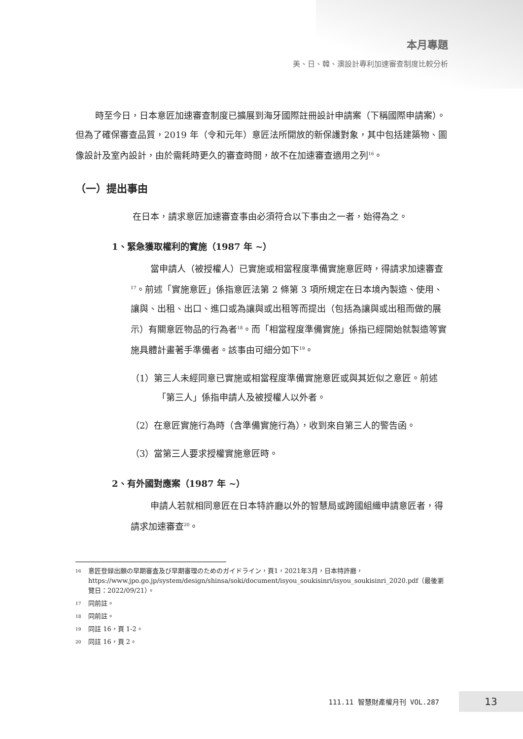本月專題
美、日、韓、澳設計專利加速審查制度比較分析
時至今日，日本意匠加速審查制度已擴展到海牙國際註冊設計申請案（下稱國際申請案）。但為了確保審查品質，2019 年（令和元年）意匠法所開放的新保護對象，其中包括建築物、圖像設計及室內設計，由於需耗時更久的審查時間，故不在加速審查適用之列<sup>16</sup>。
（一）提出事由
在日本，請求意匠加速審查事由必須符合以下事由之一者，始得為之。
1、緊急獲取權利的實施（1987 年 ~）
當申請人（被授權人）已實施或相當程度準備實施意匠時，得請求加速審查<sup>17</sup>。前述「實施意匠」係指意匠法第 2 條第 3 項所規定在日本境內製造、使用、讓與、出租、出口、進口或為讓與或出租等而提出（包括為讓與或出租而做的展示）有關意匠物品的行為者<sup>18</sup>。而「相當程度準備實施」係指已經開始就製造等實施具體計畫著手準備者。該事由可細分如下<sup>19</sup>。
（1）第三人未經同意已實施或相當程度準備實施意匠或與其近似之意匠。前述「第三人」係指申請人及被授權人以外者。
（2）在意匠實施行為時（含準備實施行為），收到來自第三人的警告函。
（3）當第三人要求授權實施意匠時。
2、有外國對應案（1987 年 ~）
申請人若就相同意匠在日本特許廳以外的智慧局或跨國組織申請意匠者，得請求加速審查<sup>20</sup>。
16 意匠登録出願の早期審査及び早期審理のためのガイドライン，頁1，2021年3月，日本特許廳，https://www.jpo.go.jp/system/design/shinsa/soki/document/isyou_soukisinri/isyou_soukisinri_2020.pdf（最後瀏覽日：2022/09/21）。
17 同前註。
18 同前註。
19 同註 16，頁 1-2。
20 同註 16，頁 2。
111.11 智慧財產權月刊 VOL.287 13